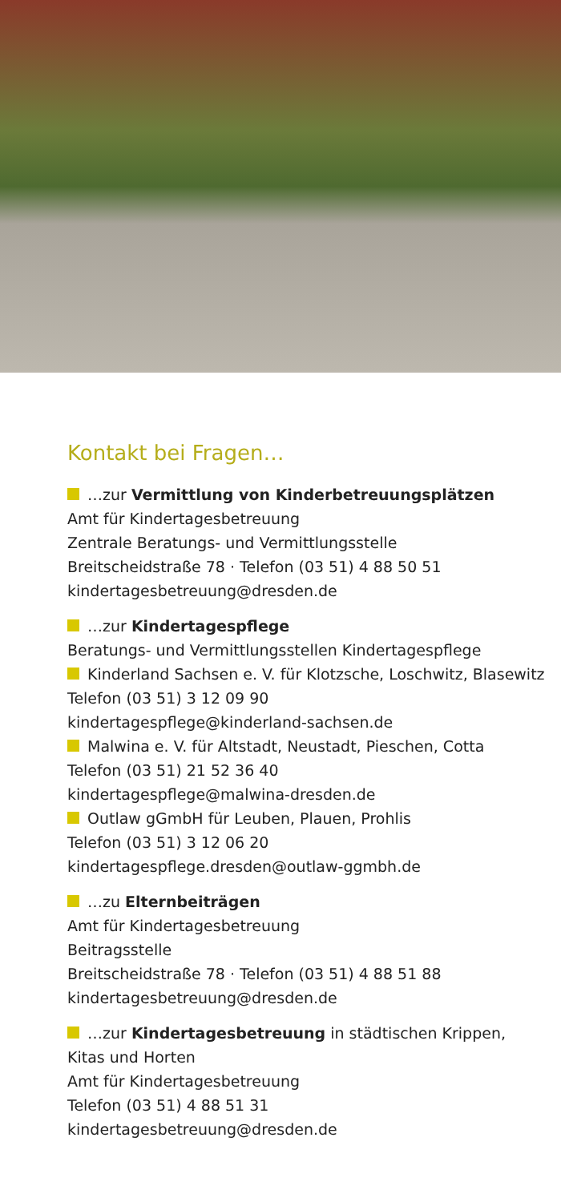Kontakt bei Fragen…
…zur Vermittlung von Kinderbetreuungsplätzen
Amt für Kindertagesbetreuung
Zentrale Beratungs- und Vermittlungsstelle
Breitscheidstraße 78 · Telefon (03 51) 4 88 50 51
kindertagesbetreuung@dresden.de
…zur Kindertagespflege
Beratungs- und Vermittlungsstellen Kindertagespflege
Kinderland Sachsen e. V. für Klotzsche, Loschwitz, Blasewitz
Telefon (03 51) 3 12 09 90
kindertagespflege@kinderland-sachsen.de
Malwina e. V. für Altstadt, Neustadt, Pieschen, Cotta
Telefon (03 51) 21 52 36 40
kindertagespflege@malwina-dresden.de
Outlaw gGmbH für Leuben, Plauen, Prohlis
Telefon (03 51) 3 12 06 20
kindertagespflege.dresden@outlaw-ggmbh.de
…zu Elternbeiträgen
Amt für Kindertagesbetreuung
Beitragsstelle
Breitscheidstraße 78 · Telefon (03 51) 4 88 51 88
kindertagesbetreuung@dresden.de
…zur Kindertagesbetreuung in städtischen Krippen,
Kitas und Horten
Amt für Kindertagesbetreuung
Telefon (03 51) 4 88 51 31
kindertagesbetreuung@dresden.de